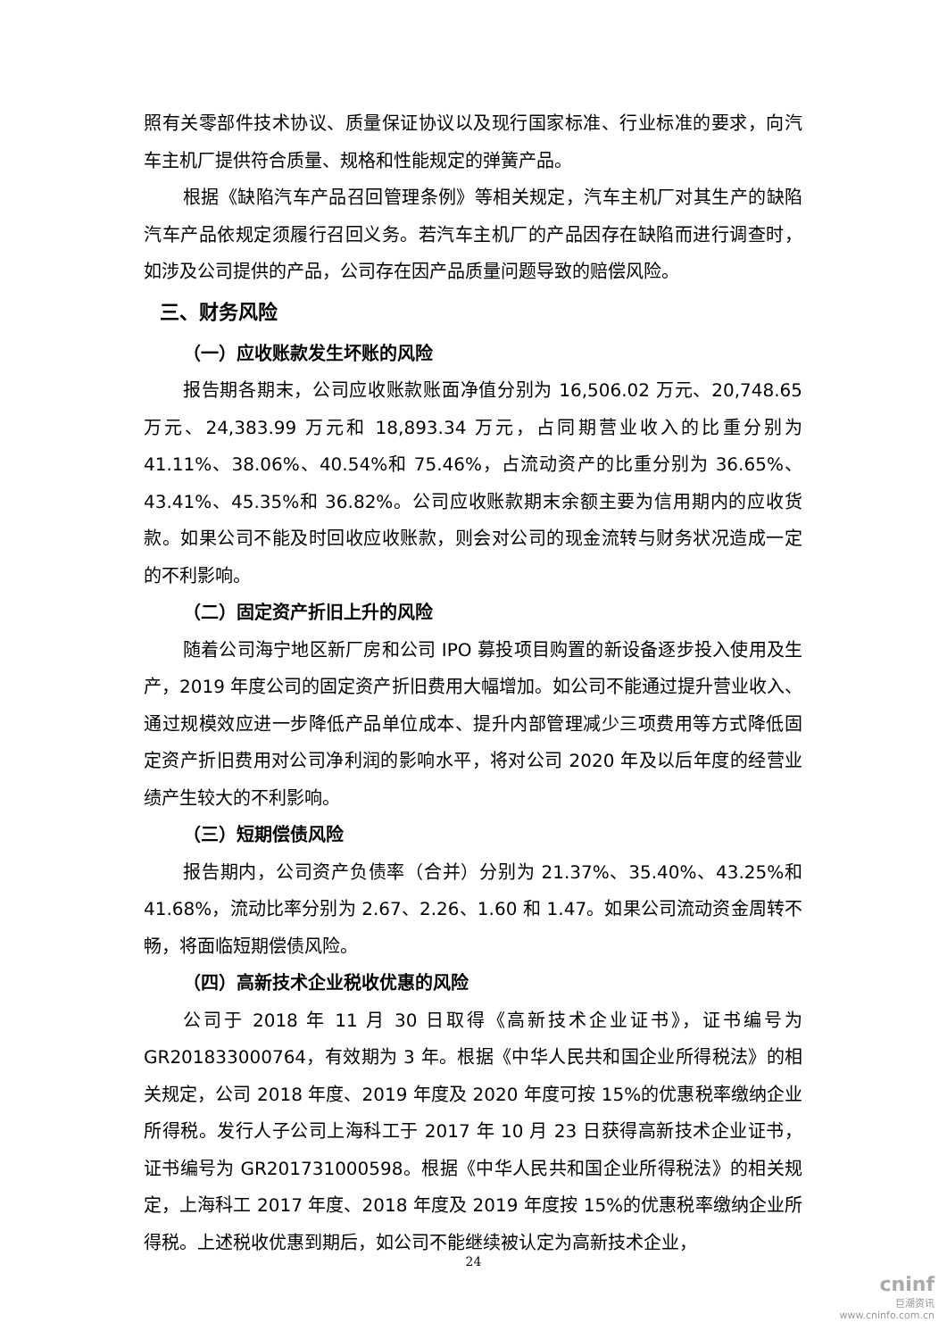照有关零部件技术协议、质量保证协议以及现行国家标准、行业标准的要求，向汽车主机厂提供符合质量、规格和性能规定的弹簧产品。
根据《缺陷汽车产品召回管理条例》等相关规定，汽车主机厂对其生产的缺陷汽车产品依规定须履行召回义务。若汽车主机厂的产品因存在缺陷而进行调查时，如涉及公司提供的产品，公司存在因产品质量问题导致的赔偿风险。
三、财务风险
（一）应收账款发生坏账的风险
报告期各期末，公司应收账款账面净值分别为 16,506.02 万元、20,748.65 万元、24,383.99 万元和 18,893.34 万元，占同期营业收入的比重分别为 41.11%、38.06%、40.54%和 75.46%，占流动资产的比重分别为 36.65%、43.41%、45.35%和 36.82%。公司应收账款期末余额主要为信用期内的应收货款。如果公司不能及时回收应收账款，则会对公司的现金流转与财务状况造成一定的不利影响。
（二）固定资产折旧上升的风险
随着公司海宁地区新厂房和公司 IPO 募投项目购置的新设备逐步投入使用及生产，2019 年度公司的固定资产折旧费用大幅增加。如公司不能通过提升营业收入、通过规模效应进一步降低产品单位成本、提升内部管理减少三项费用等方式降低固定资产折旧费用对公司净利润的影响水平，将对公司 2020 年及以后年度的经营业绩产生较大的不利影响。
（三）短期偿债风险
报告期内，公司资产负债率（合并）分别为 21.37%、35.40%、43.25%和 41.68%，流动比率分别为 2.67、2.26、1.60 和 1.47。如果公司流动资金周转不畅，将面临短期偿债风险。
（四）高新技术企业税收优惠的风险
公司于 2018 年 11 月 30 日取得《高新技术企业证书》，证书编号为 GR201833000764，有效期为 3 年。根据《中华人民共和国企业所得税法》的相关规定，公司 2018 年度、2019 年度及 2020 年度可按 15%的优惠税率缴纳企业所得税。发行人子公司上海科工于 2017 年 10 月 23 日获得高新技术企业证书，证书编号为 GR201731000598。根据《中华人民共和国企业所得税法》的相关规定，上海科工 2017 年度、2018 年度及 2019 年度按 15%的优惠税率缴纳企业所得税。上述税收优惠到期后，如公司不能继续被认定为高新技术企业，
24
cninf
巨潮资讯
www.cninfo.com.cn